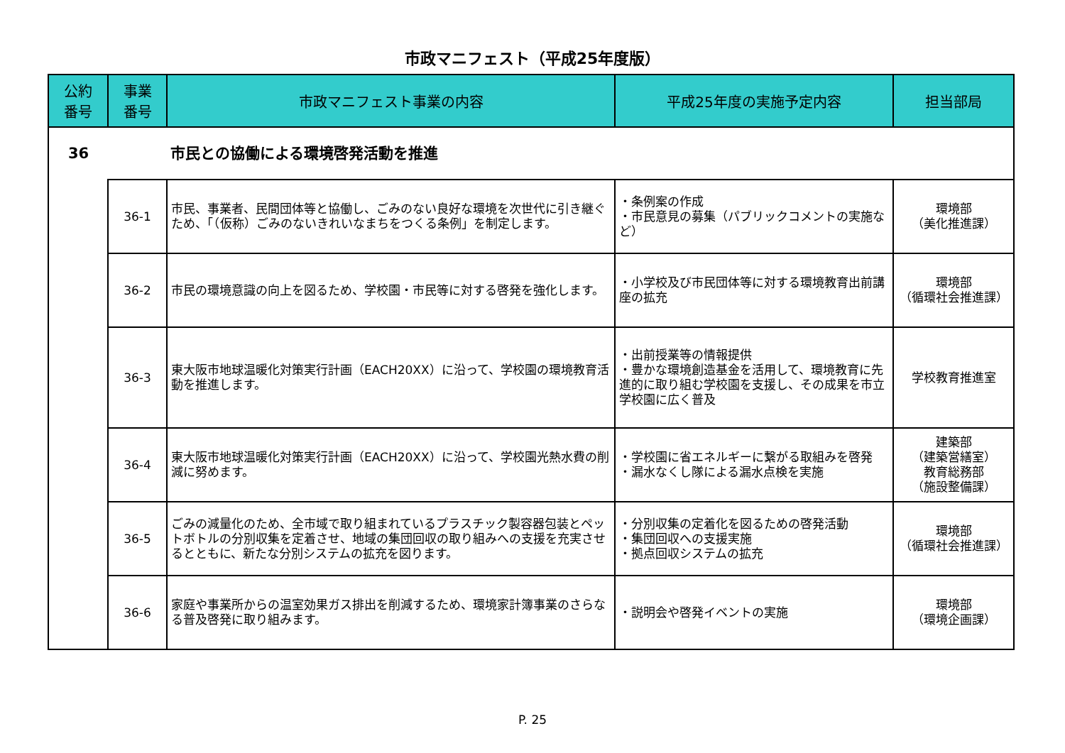市政マニフェスト（平成25年度版）
| 公約 番号 | 事業 番号 | 市政マニフェスト事業の内容 | 平成25年度の実施予定内容 | 担当部局 |
| --- | --- | --- | --- | --- |
| 36 | | 市民との協働による環境啓発活動を推進 | | |
| | 36-1 | 市民、事業者、民間団体等と協働し、ごみのない良好な環境を次世代に引き継ぐため、「（仮称）ごみのないきれいなまちをつくる条例」を制定します。 | ・条例案の作成 ・市民意見の募集（パブリックコメントの実施など） | 環境部 （美化推進課） |
| | 36-2 | 市民の環境意識の向上を図るため、学校園・市民等に対する啓発を強化します。 | ・小学校及び市民団体等に対する環境教育出前講座の拡充 | 環境部 （循環社会推進課） |
| | 36-3 | 東大阪市地球温暖化対策実行計画（EACH20XX）に沿って、学校園の環境教育活動を推進します。 | ・出前授業等の情報提供 ・豊かな環境創造基金を活用して、環境教育に先進的に取り組む学校園を支援し、その成果を市立学校園に広く普及 | 学校教育推進室 |
| | 36-4 | 東大阪市地球温暖化対策実行計画（EACH20XX）に沿って、学校園光熱水費の削減に努めます。 | ・学校園に省エネルギーに繋がる取組みを啓発 ・漏水なくし隊による漏水点検を実施 | 建築部 （建築営繕室） 教育総務部 （施設整備課） |
| | 36-5 | ごみの減量化のため、全市域で取り組まれているプラスチック製容器包装とペットボトルの分別収集を定着させ、地域の集団回収の取り組みへの支援を充実させるとともに、新たな分別システムの拡充を図ります。 | ・分別収集の定着化を図るための啓発活動 ・集団回収への支援実施 ・拠点回収システムの拡充 | 環境部 （循環社会推進課） |
| | 36-6 | 家庭や事業所からの温室効果ガス排出を削減するため、環境家計簿事業のさらなる普及啓発に取り組みます。 | ・説明会や啓発イベントの実施 | 環境部 （環境企画課） |
P. 25